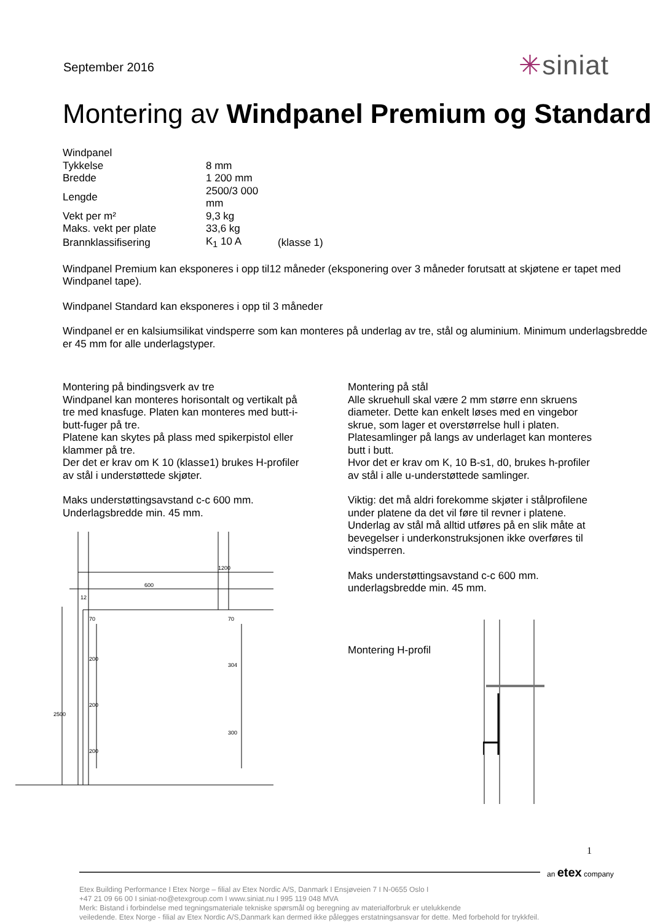September 2016
✳siniat
Montering av Windpanel Premium og Standard
| Windpanel | | |
| Tykkelse | 8 mm | |
| Bredde | 1 200 mm | |
| Lengde | 2500/3 000 mm | |
| Vekt per m² | 9,3 kg | |
| Maks. vekt per plate | 33,6 kg | |
| Brannklassifisering | K<sub>1</sub> 10 A | (klasse 1) |
Windpanel Premium kan eksponeres i opp til12 måneder (eksponering over 3 måneder forutsatt at skjøtene er tapet med Windpanel tape).
Windpanel Standard kan eksponeres i opp til 3 måneder
Windpanel er en kalsiumsilikat vindsperre som kan monteres på underlag av tre, stål og aluminium. Minimum underlagsbredde er 45 mm for alle underlagstyper.
Montering på bindingsverk av tre
Windpanel kan monteres horisontalt og vertikalt på tre med knasfuge. Platen kan monteres med butt-i-butt-fuger på tre.
Platene kan skytes på plass med spikerpistol eller klammer på tre.
Der det er krav om K 10 (klasse1) brukes H-profiler av stål i understøttede skjøter.
Maks understøttingsavstand c-c 600 mm.
Underlagsbredde min. 45 mm.
600
1200
12
2500
70
200
200
200
70
304
300
Montering på stål
Alle skruehull skal være 2 mm større enn skruens diameter. Dette kan enkelt løses med en vingebor skrue, som lager et overstørrelse hull i platen.
Platesamlinger på langs av underlaget kan monteres butt i butt.
Hvor det er krav om K, 10 B-s1, d0, brukes h-profiler av stål i alle u-understøttede samlinger.
Viktig: det må aldri forekomme skjøter i stålprofilene under platene da det vil føre til revner i platene. Underlag av stål må alltid utføres på en slik måte at bevegelser i underkonstruksjonen ikke overføres til vindsperren.
Maks understøttingsavstand c-c 600 mm.
underlagsbredde min. 45 mm.
Montering H-profil
1
an etex company
Etex Building Performance I Etex Norge – filial av Etex Nordic A/S, Danmark I Ensjøveien 7 I N-0655 Oslo I
+47 21 09 66 00 I siniat-no@etexgroup.com I www.siniat.nu I 995 119 048 MVA
Merk: Bistand i forbindelse med tegningsmateriale tekniske spørsmål og beregning av materialforbruk er utelukkende
veiledende. Etex Norge - filial av Etex Nordic A/S,Danmark kan dermed ikke pålegges erstatningsansvar for dette. Med forbehold for trykkfeil.